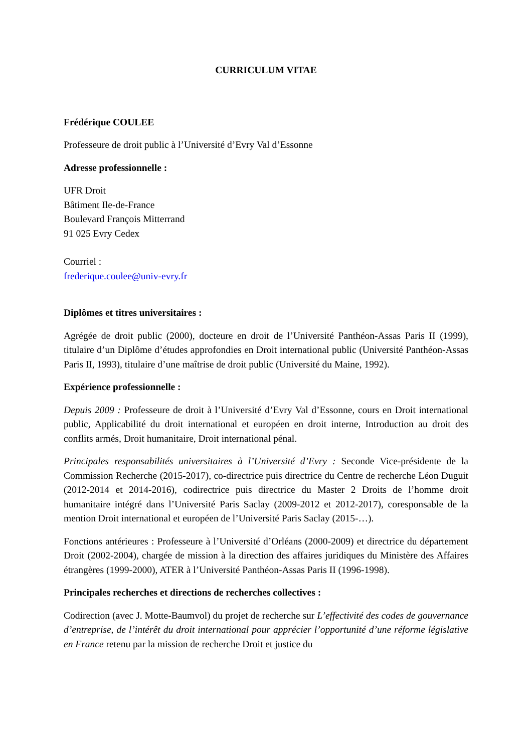CURRICULUM VITAE
Frédérique COULEE
Professeure de droit public à l’Université d’Evry Val d’Essonne
Adresse professionnelle :
UFR Droit
Bâtiment Ile-de-France
Boulevard François Mitterrand
91 025 Evry Cedex
Courriel :
frederique.coulee@univ-evry.fr
Diplômes et titres universitaires :
Agrégée de droit public (2000), docteure en droit de l’Université Panthéon-Assas Paris II (1999), titulaire d’un Diplôme d’études approfondies en Droit international public (Université Panthéon-Assas Paris II, 1993), titulaire d’une maîtrise de droit public (Université du Maine, 1992).
Expérience professionnelle :
Depuis 2009 : Professeure de droit à l’Université d’Evry Val d’Essonne, cours en Droit international public, Applicabilité du droit international et européen en droit interne, Introduction au droit des conflits armés, Droit humanitaire, Droit international pénal.
Principales responsabilités universitaires à l’Université d’Evry : Seconde Vice-présidente de la Commission Recherche (2015-2017), co-directrice puis directrice du Centre de recherche Léon Duguit (2012-2014 et 2014-2016), codirectrice puis directrice du Master 2 Droits de l’homme droit humanitaire intégré dans l’Université Paris Saclay (2009-2012 et 2012-2017), coresponsable de la mention Droit international et européen de l’Université Paris Saclay (2015-…).
Fonctions antérieures : Professeure à l’Université d’Orléans (2000-2009) et directrice du département Droit (2002-2004), chargée de mission à la direction des affaires juridiques du Ministère des Affaires étrangères (1999-2000), ATER à l’Université Panthéon-Assas Paris II (1996-1998).
Principales recherches et directions de recherches collectives :
Codirection (avec J. Motte-Baumvol) du projet de recherche sur L’effectivité des codes de gouvernance d’entreprise, de l’intérêt du droit international pour apprécier l’opportunité d’une réforme législative en France retenu par la mission de recherche Droit et justice du